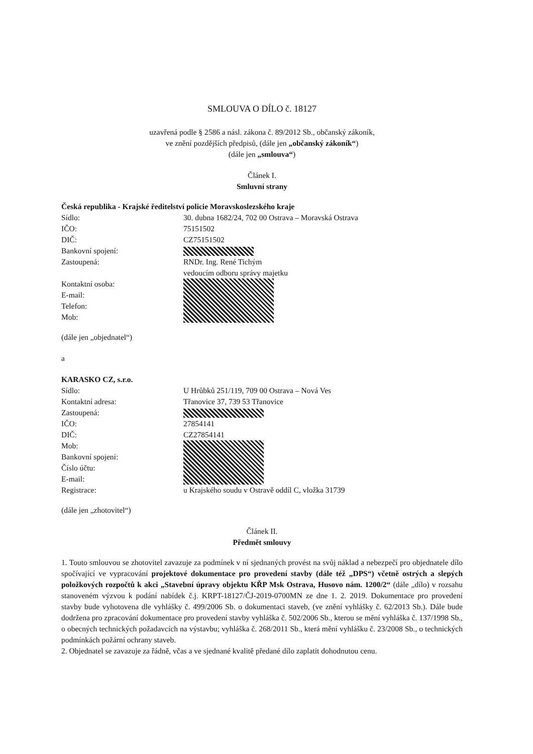SMLOUVA O DÍLO č. 18127
uzavřená podle § 2586 a násl. zákona č. 89/2012 Sb., občanský zákoník,
ve znění pozdějších předpisů, (dále jen „občanský zákoník“)
(dále jen „smlouva“)
Článek I.
Smluvní strany
Česká republika - Krajské ředitelství policie Moravskoslezského kraje
Sídlo: 30. dubna 1682/24, 702 00 Ostrava – Moravská Ostrava
IČO: 75151502
DIČ: CZ75151502
Bankovní spojení:
Zastoupená: RNDr. Ing. René Tichým
vedoucím odboru správy majetku
Kontaktní osoba:
E-mail:
Telefon:
Mob:
(dále jen „objednatel“)
a
KARASKO CZ, s.r.o.
Sídlo: U Hrůbků 251/119, 709 00 Ostrava – Nová Ves
Kontaktní adresa: Třanovice 37, 739 53 Třanovice
Zastoupená:
IČO: 27854141
DIČ: CZ27854141
Mob:
Bankovní spojení:
Číslo účtu:
E-mail:
Registrace: u Krajského soudu v Ostravě oddíl C, vložka 31739
(dále jen „zhotovitel“)
Článek II.
Předmět smlouvy
1. Touto smlouvou se zhotovitel zavazuje za podmínek v ní sjednaných provést na svůj náklad a nebezpečí pro objednatele dílo spočívající ve vypracování projektové dokumentace pro provedení stavby (dále též „DPS“) včetně ostrých a slepých položkových rozpočtů k akci „Stavební úpravy objektu KŘP Msk Ostrava, Husovo nám. 1200/2“ (dále „dílo) v rozsahu stanoveném výzvou k podání nabídek č.j. KRPT-18127/ČJ-2019-0700MN ze dne 1. 2. 2019. Dokumentace pro provedení stavby bude vyhotovena dle vyhlášky č. 499/2006 Sb. o dokumentaci staveb, (ve znění vyhlášky č. 62/2013 Sb.). Dále bude dodržena pro zpracování dokumentace pro provedení stavby vyhláška č. 502/2006 Sb., kterou se mění vyhláška č. 137/1998 Sb., o obecných technických požadavcích na výstavbu; vyhláška č. 268/2011 Sb., která mění vyhlášku č. 23/2008 Sb., o technických podmínkách požární ochrany staveb.
2. Objednatel se zavazuje za řádně, včas a ve sjednané kvalitě předané dílo zaplatit dohodnutou cenu.